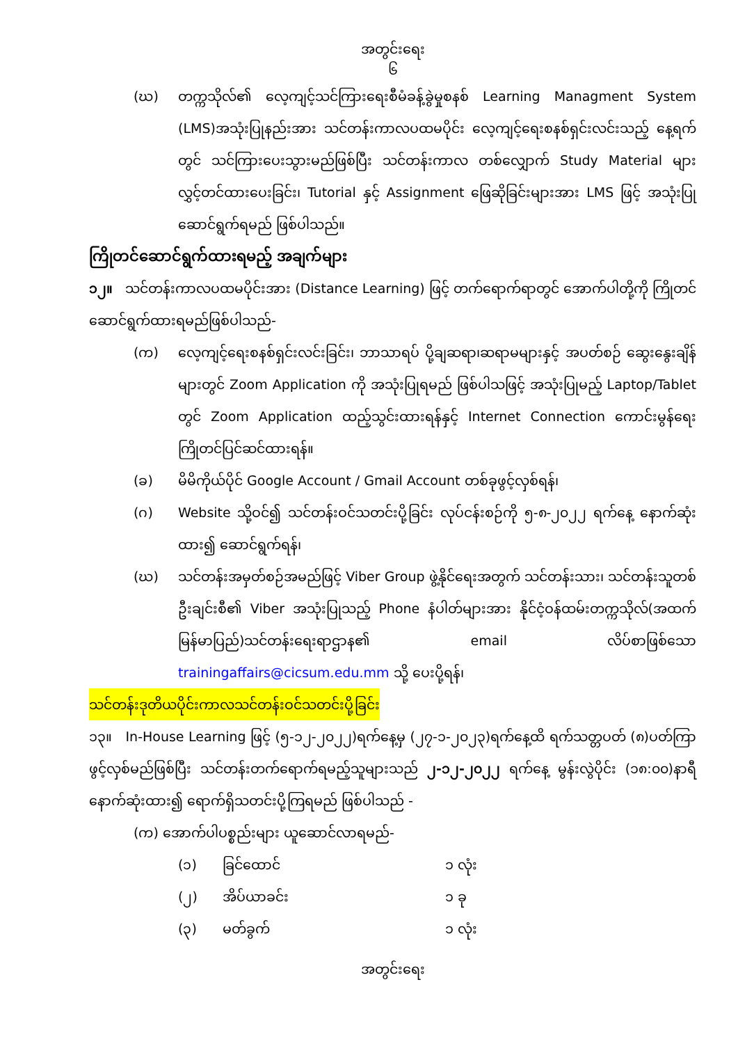အတွင်းရေး
၆
(ဃ) တက္ကသိုလ်၏ လေ့ကျင့်သင်ကြားရေးစီမံခန့်ခွဲမှုစနစ် Learning Managment System (LMS)အသုံးပြုနည်းအား သင်တန်းကာလပထမပိုင်း လေ့ကျင့်ရေးစနစ်ရှင်းလင်းသည့် နေ့ရက်တွင် သင်ကြားပေးသွားမည်ဖြစ်ပြီး သင်တန်းကာလ တစ်လျှောက် Study Material များလွှင့်တင်ထားပေးခြင်း၊ Tutorial နှင့် Assignment ဖြေဆိုခြင်းများအား LMS ဖြင့် အသုံးပြု ဆောင်ရွက်ရမည် ဖြစ်ပါသည်။
ကြိုတင်ဆောင်ရွက်ထားရမည့် အချက်များ
၁၂။ သင်တန်းကာလပထမပိုင်းအား (Distance Learning) ဖြင့် တက်ရောက်ရာတွင် အောက်ပါတို့ကို ကြိုတင်ဆောင်ရွက်ထားရမည်ဖြစ်ပါသည်-
(က) လေ့ကျင့်ရေးစနစ်ရှင်းလင်းခြင်း၊ ဘာသာရပ် ပို့ချဆရာ၊ဆရာမများနှင့် အပတ်စဉ် ဆွေးနွေးချိန်များတွင် Zoom Application ကို အသုံးပြုရမည် ဖြစ်ပါသဖြင့် အသုံးပြုမည့် Laptop/Tablet တွင် Zoom Application ထည့်သွင်းထားရန်နှင့် Internet Connection ကောင်းမွန်ရေး ကြိုတင်ပြင်ဆင်ထားရန်။
(ခ) မိမိကိုယ်ပိုင် Google Account / Gmail Account တစ်ခုဖွင့်လှစ်ရန်၊
(ဂ) Website သို့ဝင်၍ သင်တန်းဝင်သတင်းပို့ခြင်း လုပ်ငန်းစဉ်ကို ၅-၈-၂၀၂၂ ရက်နေ့ နောက်ဆုံးထား၍ ဆောင်ရွက်ရန်၊
(ဃ) သင်တန်းအမှတ်စဉ်အမည်ဖြင့် Viber Group ဖွဲ့နိုင်ရေးအတွက် သင်တန်းသား၊ သင်တန်းသူတစ်ဦးချင်းစီ၏ Viber အသုံးပြုသည့် Phone နံပါတ်များအား နိုင်ငံ့ဝန်ထမ်းတက္ကသိုလ်(အထက်မြန်မာပြည်)သင်တန်းရေးရာဌာန၏ email လိပ်စာဖြစ်သော trainingaffairs@cicsum.edu.mm သို့ ပေးပို့ရန်၊
သင်တန်းဒုတိယပိုင်းကာလသင်တန်းဝင်သတင်းပို့ခြင်း
၁၃။ In-House Learning ဖြင့် (၅-၁၂-၂၀၂၂)ရက်နေ့မှ (၂၇-၁-၂၀၂၃)ရက်နေ့ထိ ရက်သတ္တပတ် (၈)ပတ်ကြာ ဖွင့်လှစ်မည်ဖြစ်ပြီး သင်တန်းတက်ရောက်ရမည့်သူများသည် ၂-၁၂-၂၀၂၂ ရက်နေ့ မွန်းလွဲပိုင်း (၁၈:၀၀)နာရီ နောက်ဆုံးထား၍ ရောက်ရှိသတင်းပို့ကြရမည် ဖြစ်ပါသည် -
(က) အောက်ပါပစ္စည်းများ ယူဆောင်လာရမည်-
(၁) ခြင်ထောင် ၁ လုံး
(၂) အိပ်ယာခင်း ၁ ခု
(၃) မတ်ခွက် ၁ လုံး
အတွင်းရေး